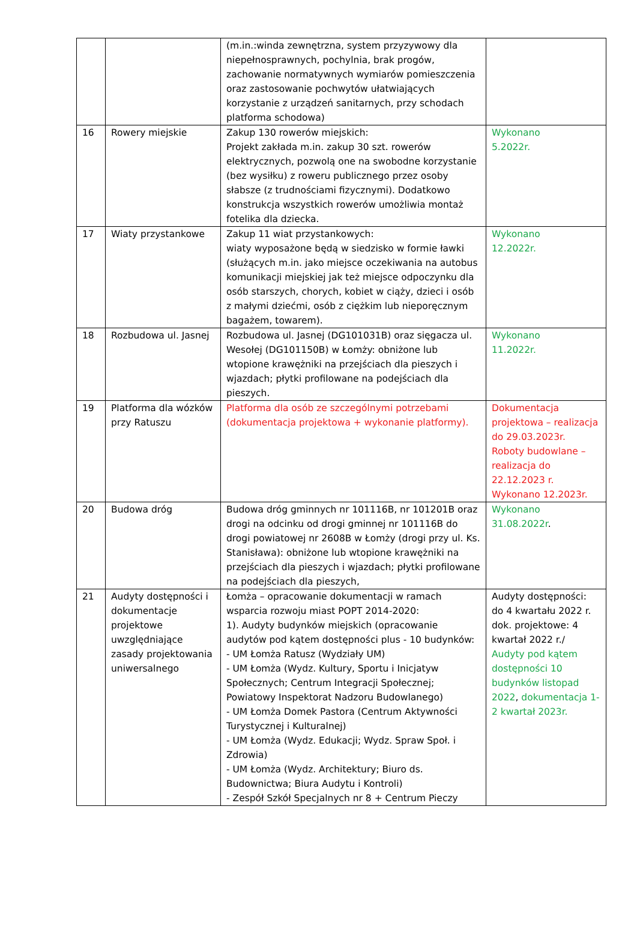| | | (m.in.:winda zewnętrzna, system przyzywowy dla niepełnosprawnych, pochylnia, brak progów, zachowanie normatywnych wymiarów pomieszczenia oraz zastosowanie pochwytów ułatwiających korzystanie z urządzeń sanitarnych, przy schodach platforma schodowa) | |
| 16 | Rowery miejskie | Zakup 130 rowerów miejskich: Projekt zakłada m.in. zakup 30 szt. rowerów elektrycznych, pozwolą one na swobodne korzystanie (bez wysiłku) z roweru publicznego przez osoby słabsze (z trudnościami fizycznymi). Dodatkowo konstrukcja wszystkich rowerów umożliwia montaż fotelika dla dziecka. | Wykonano 5.2022r. |
| 17 | Wiaty przystankowe | Zakup 11 wiat przystankowych: wiaty wyposażone będą w siedzisko w formie ławki (służących m.in. jako miejsce oczekiwania na autobus komunikacji miejskiej jak też miejsce odpoczynku dla osób starszych, chorych, kobiet w ciąży, dzieci i osób z małymi dziećmi, osób z ciężkim lub nieporęcznym bagażem, towarem). | Wykonano 12.2022r. |
| 18 | Rozbudowa ul. Jasnej | Rozbudowa ul. Jasnej (DG101031B) oraz sięgacza ul. Wesołej (DG101150B) w Łomży: obniżone lub wtopione krawężniki na przejściach dla pieszych i wjazdach; płytki profilowane na podejściach dla pieszych. | Wykonano 11.2022r. |
| 19 | Platforma dla wózków przy Ratuszu | Platforma dla osób ze szczególnymi potrzebami (dokumentacja projektowa + wykonanie platformy). | Dokumentacja projektowa – realizacja do 29.03.2023r. Roboty budowlane – realizacja do 22.12.2023 r. Wykonano 12.2023r. |
| 20 | Budowa dróg | Budowa dróg gminnych nr 101116B, nr 101201B oraz drogi na odcinku od drogi gminnej nr 101116B do drogi powiatowej nr 2608B w Łomży (drogi przy ul. Ks. Stanisława): obniżone lub wtopione krawężniki na przejściach dla pieszych i wjazdach; płytki profilowane na podejściach dla pieszych, | Wykonano 31.08.2022r . |
| 21 | Audyty dostępności i dokumentacje projektowe uwzględniające zasady projektowania uniwersalnego | Łomża – opracowanie dokumentacji w ramach wsparcia rozwoju miast POPT 2014-2020: 1). Audyty budynków miejskich (opracowanie audytów pod kątem dostępności plus - 10 budynków: - UM Łomża Ratusz (Wydziały UM) - UM Łomża (Wydz. Kultury, Sportu i Inicjatyw Społecznych; Centrum Integracji Społecznej; Powiatowy Inspektorat Nadzoru Budowlanego) - UM Łomża Domek Pastora (Centrum Aktywności Turystycznej i Kulturalnej) - UM Łomża (Wydz. Edukacji; Wydz. Spraw Społ. i Zdrowia) - UM Łomża (Wydz. Architektury; Biuro ds. Budownictwa; Biura Audytu i Kontroli) - Zespół Szkół Specjalnych nr 8 + Centrum Pieczy | Audyty dostępności: do 4 kwartału 2022 r. dok. projektowe: 4 kwartał 2022 r./ Audyty pod kątem dostępności 10 budynków listopad 2022 , dokumentacja 1-2 kwartał 2023r. |